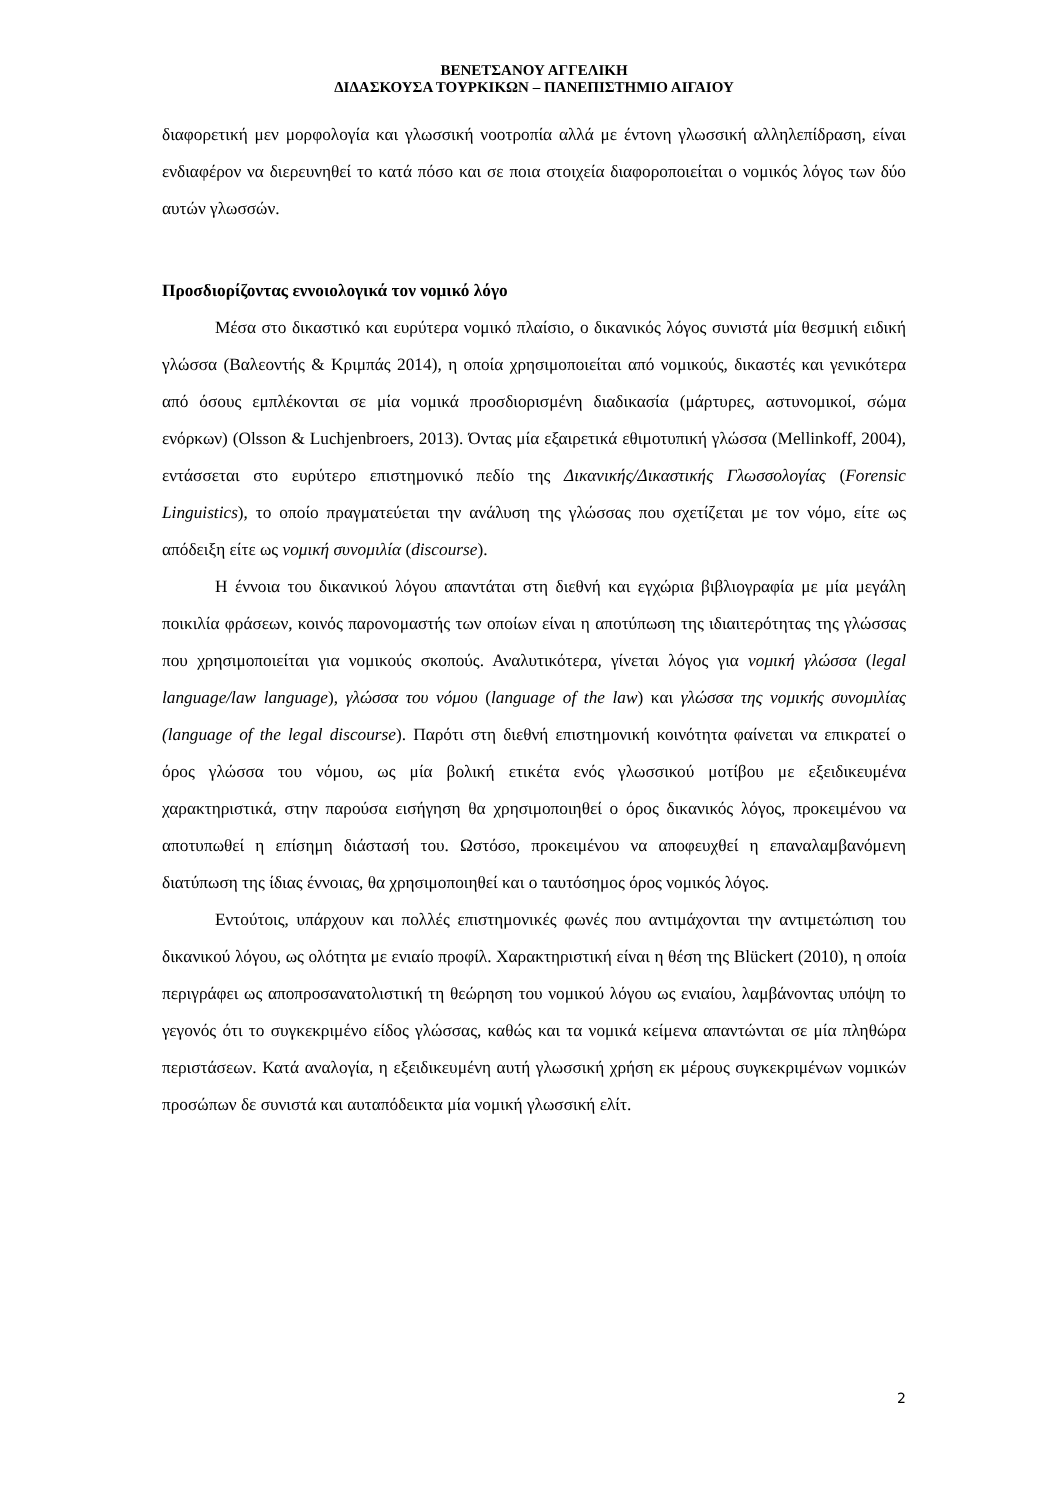ΒΕΝΕΤΣΑΝΟΥ ΑΓΓΕΛΙΚΗ
ΔΙΔΑΣΚΟΥΣΑ ΤΟΥΡΚΙΚΩΝ – ΠΑΝΕΠΙΣΤΗΜΙΟ ΑΙΓΑΙΟΥ
διαφορετική μεν μορφολογία και γλωσσική νοοτροπία αλλά με έντονη γλωσσική αλληλεπίδραση, είναι ενδιαφέρον να διερευνηθεί το κατά πόσο και σε ποια στοιχεία διαφοροποιείται ο νομικός λόγος των δύο αυτών γλωσσών.
Προσδιορίζοντας εννοιολογικά τον νομικό λόγο
Μέσα στο δικαστικό και ευρύτερα νομικό πλαίσιο, ο δικανικός λόγος συνιστά μία θεσμική ειδική γλώσσα (Βαλεοντής & Κριμπάς 2014), η οποία χρησιμοποιείται από νομικούς, δικαστές και γενικότερα από όσους εμπλέκονται σε μία νομικά προσδιορισμένη διαδικασία (μάρτυρες, αστυνομικοί, σώμα ενόρκων) (Olsson & Luchjenbroers, 2013). Όντας μία εξαιρετικά εθιμοτυπική γλώσσα (Mellinkoff, 2004), εντάσσεται στο ευρύτερο επιστημονικό πεδίο της Δικανικής/Δικαστικής Γλωσσολογίας (Forensic Linguistics), το οποίο πραγματεύεται την ανάλυση της γλώσσας που σχετίζεται με τον νόμο, είτε ως απόδειξη είτε ως νομική συνομιλία (discourse).
Η έννοια του δικανικού λόγου απαντάται στη διεθνή και εγχώρια βιβλιογραφία με μία μεγάλη ποικιλία φράσεων, κοινός παρονομαστής των οποίων είναι η αποτύπωση της ιδιαιτερότητας της γλώσσας που χρησιμοποιείται για νομικούς σκοπούς. Αναλυτικότερα, γίνεται λόγος για νομική γλώσσα (legal language/law language), γλώσσα του νόμου (language of the law) και γλώσσα της νομικής συνομιλίας (language of the legal discourse). Παρότι στη διεθνή επιστημονική κοινότητα φαίνεται να επικρατεί ο όρος γλώσσα του νόμου, ως μία βολική ετικέτα ενός γλωσσικού μοτίβου με εξειδικευμένα χαρακτηριστικά, στην παρούσα εισήγηση θα χρησιμοποιηθεί ο όρος δικανικός λόγος, προκειμένου να αποτυπωθεί η επίσημη διάστασή του. Ωστόσο, προκειμένου να αποφευχθεί η επαναλαμβανόμενη διατύπωση της ίδιας έννοιας, θα χρησιμοποιηθεί και ο ταυτόσημος όρος νομικός λόγος.
Εντούτοις, υπάρχουν και πολλές επιστημονικές φωνές που αντιμάχονται την αντιμετώπιση του δικανικού λόγου, ως ολότητα με ενιαίο προφίλ. Χαρακτηριστική είναι η θέση της Blückert (2010), η οποία περιγράφει ως αποπροσανατολιστική τη θεώρηση του νομικού λόγου ως ενιαίου, λαμβάνοντας υπόψη το γεγονός ότι το συγκεκριμένο είδος γλώσσας, καθώς και τα νομικά κείμενα απαντώνται σε μία πληθώρα περιστάσεων. Κατά αναλογία, η εξειδικευμένη αυτή γλωσσική χρήση εκ μέρους συγκεκριμένων νομικών προσώπων δε συνιστά και αυταπόδεικτα μία νομική γλωσσική ελίτ.
2